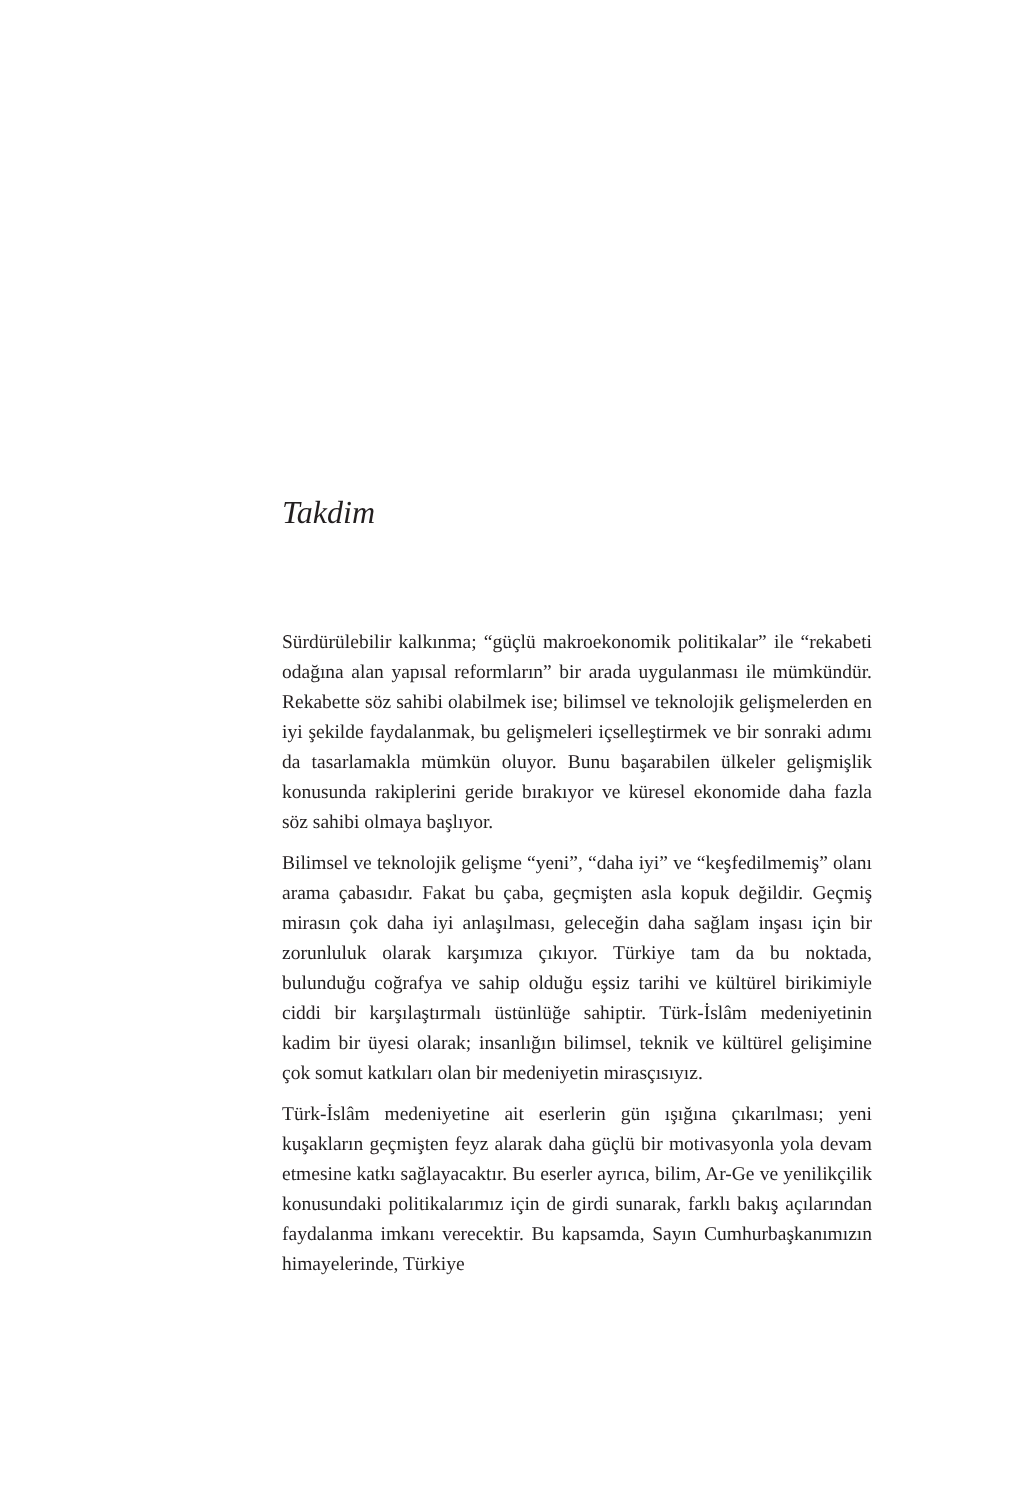Takdim
Sürdürülebilir kalkınma; “güçlü makroekonomik politikalar” ile “rekabeti odağına alan yapısal reformların” bir arada uygulanması ile mümkündür. Rekabette söz sahibi olabilmek ise; bilimsel ve teknolojik gelişmelerden en iyi şekilde faydalanmak, bu gelişmeleri içselleştirmek ve bir sonraki adımı da tasarlamakla mümkün oluyor. Bunu başarabilen ülkeler gelişmişlik konusunda rakiplerini geride bırakıyor ve küresel ekonomide daha fazla söz sahibi olmaya başlıyor.
Bilimsel ve teknolojik gelişme “yeni”, “daha iyi” ve “keşfedilmemiş” olanı arama çabasıdır. Fakat bu çaba, geçmişten asla kopuk değildir. Geçmiş mirasın çok daha iyi anlaşılması, geleceğin daha sağlam inşası için bir zorunluluk olarak karşımıza çıkıyor. Türkiye tam da bu noktada, bulunduğu coğrafya ve sahip olduğu eşsiz tarihi ve kültürel birikimiyle ciddi bir karşılaştırmalı üstünlüğe sahiptir. Türk-İslâm medeniyetinin kadim bir üyesi olarak; insanlığın bilimsel, teknik ve kültürel gelişimine çok somut katkıları olan bir medeniyetin mirasçısıyız.
Türk-İslâm medeniyetine ait eserlerin gün ışığına çıkarılması; yeni kuşakların geçmişten feyz alarak daha güçlü bir motivasyonla yola devam etmesine katkı sağlayacaktır. Bu eserler ayrıca, bilim, Ar-Ge ve yenilikçilik konusundaki politikalarımız için de girdi sunarak, farklı bakış açılarından faydalanma imkanı verecektir. Bu kapsamda, Sayın Cumhurbaşkanımızın himayelerinde, Türkiye